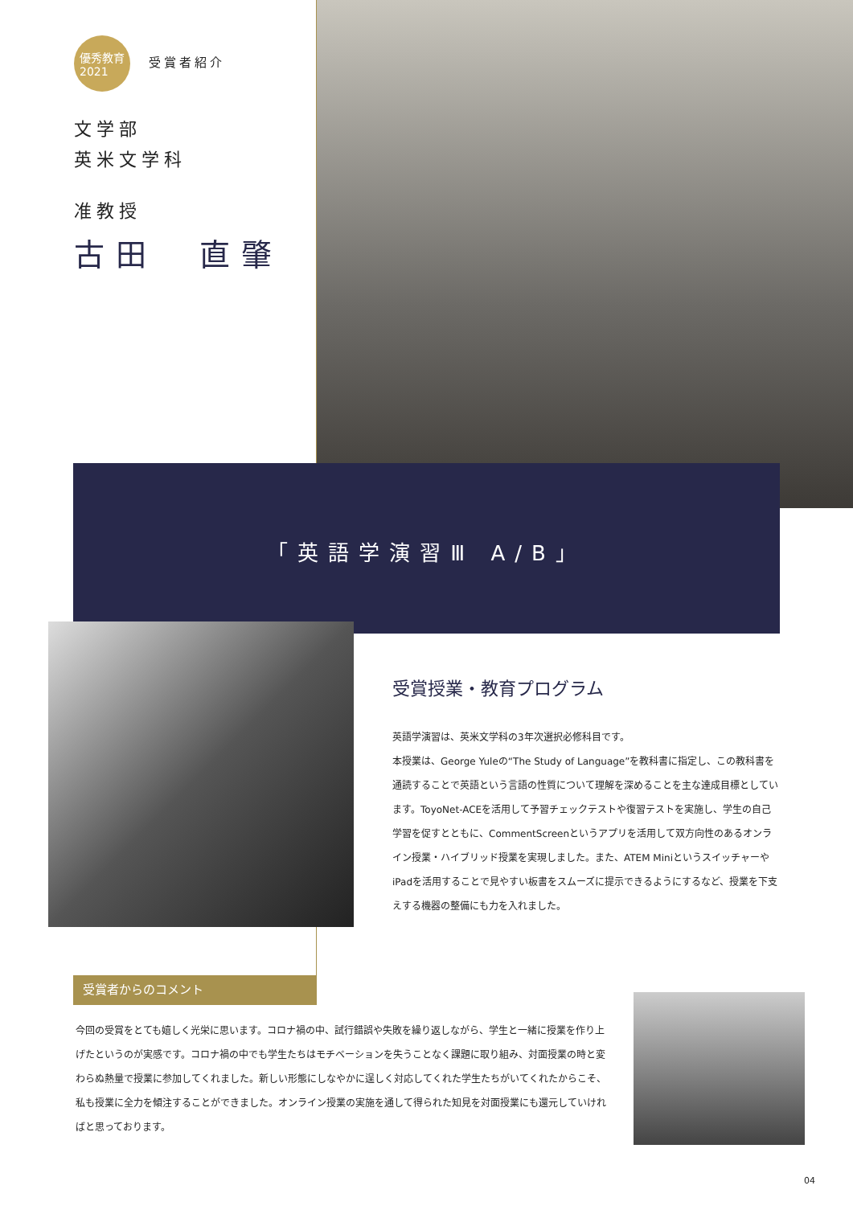優秀教育
2021 受賞者紹介
文学部
英米文学科
准教授
古田　直肇
「英語学演習Ⅲ A/B」
受賞授業・教育プログラム
英語学演習は、英米文学科の3年次選択必修科目です。
本授業は、George Yuleの“The Study of Language”を教科書に指定し、この教科書を通読することで英語という言語の性質について理解を深めることを主な達成目標としています。ToyoNet-ACEを活用して予習チェックテストや復習テストを実施し、学生の自己学習を促すとともに、CommentScreenというアプリを活用して双方向性のあるオンライン授業・ハイブリッド授業を実現しました。また、ATEM Miniというスイッチャーや iPadを活用することで見やすい板書をスムーズに提示できるようにするなど、授業を下支えする機器の整備にも力を入れました。
受賞者からのコメント
今回の受賞をとても嬉しく光栄に思います。コロナ禍の中、試行錯誤や失敗を繰り返しながら、学生と一緒に授業を作り上げたというのが実感です。コロナ禍の中でも学生たちはモチベーションを失うことなく課題に取り組み、対面授業の時と変わらぬ熱量で授業に参加してくれました。新しい形態にしなやかに逞しく対応してくれた学生たちがいてくれたからこそ、私も授業に全力を傾注することができました。オンライン授業の実施を通して得られた知見を対面授業にも還元していければと思っております。
04